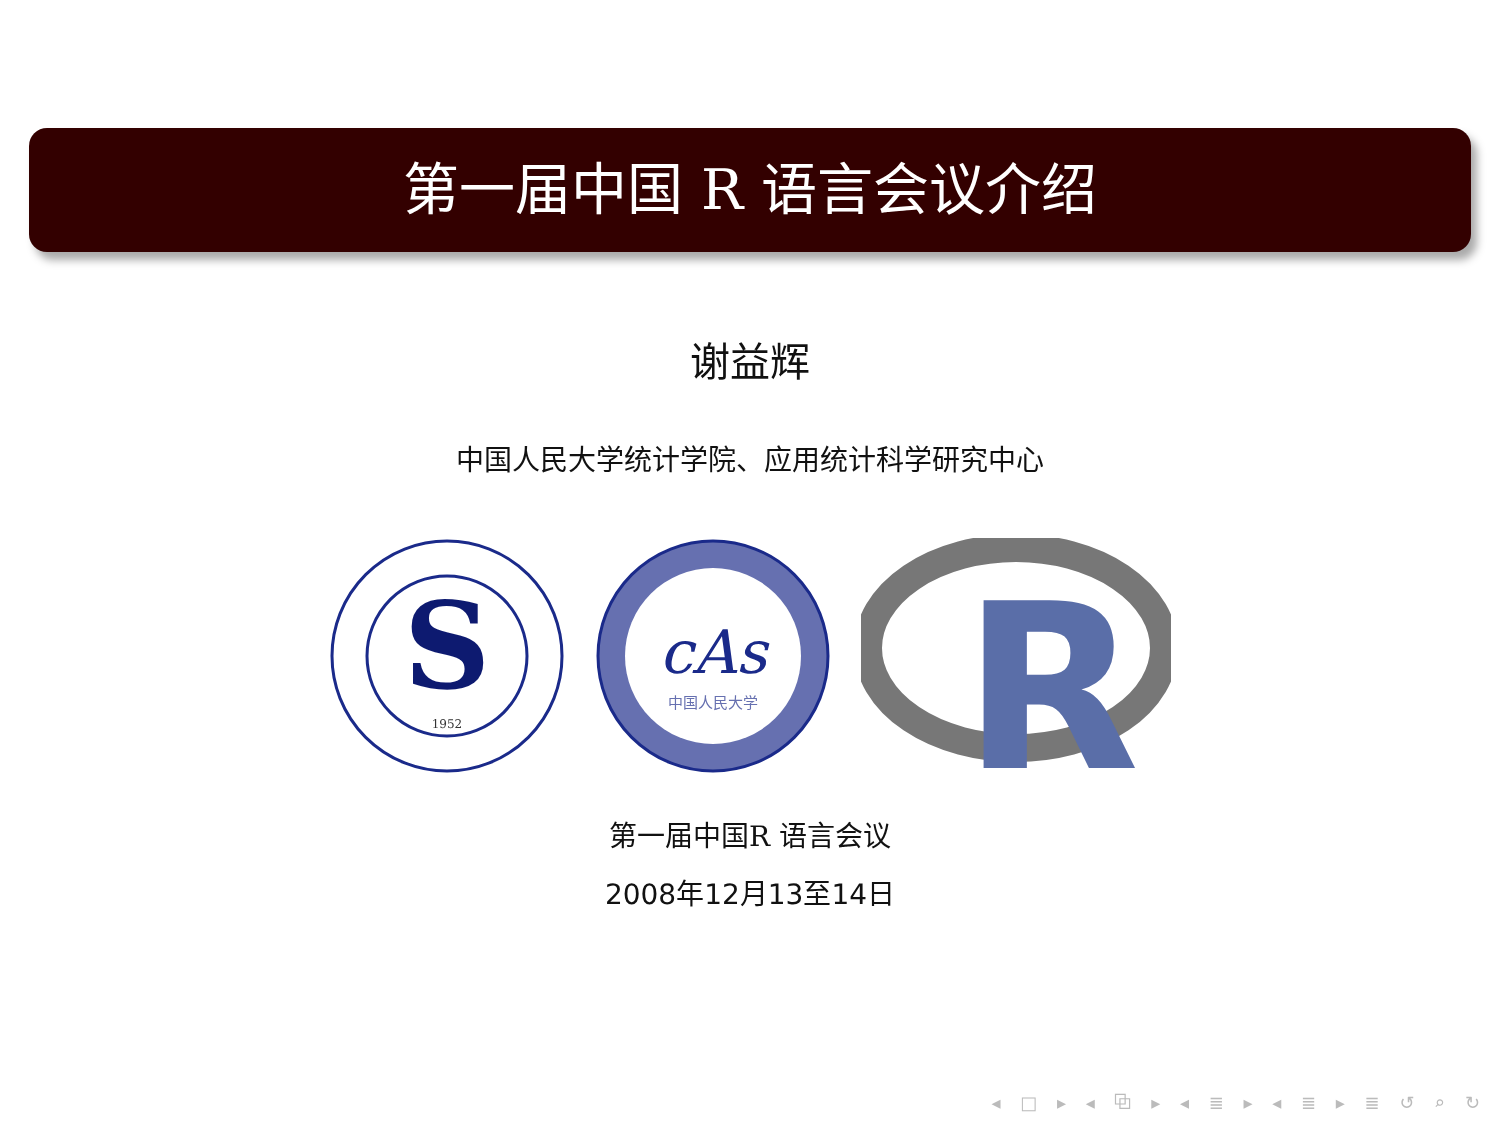第一届中国 R 语言会议介绍
谢益辉
中国人民大学统计学院、应用统计科学研究中心
S
1952
cAs
中国人民大学
R
第一届中国R 语言会议
2008年12月13至14日
◂ □ ▸ ◂ ⧉ ▸ ◂ ≣ ▸ ◂ ≣ ▸ ≣ ↺ ⌕ ↻